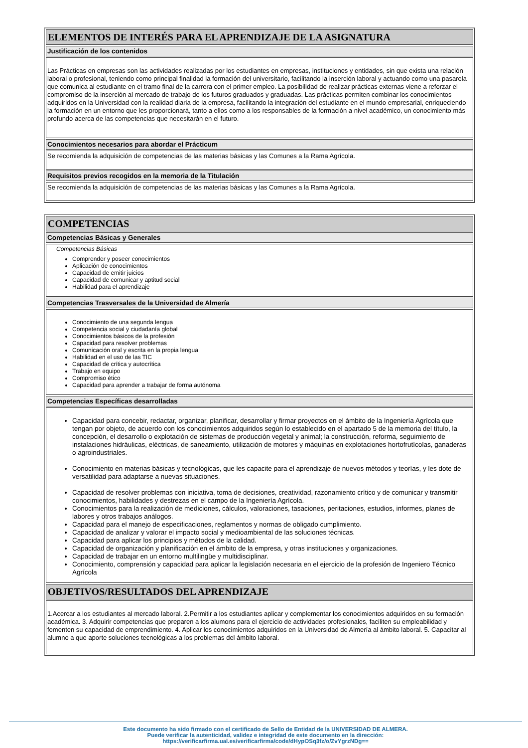| ELEMENTOS DE INTERÉS PARA EL APRENDIZAJE DE LA ASIGNATURA |
| Justificación de los contenidos |
| Las Prácticas en empresas son las actividades realizadas por los estudiantes en empresas, instituciones y entidades, sin que exista una relación laboral o profesional, teniendo como principal finalidad la formación del universitario, facilitando la inserción laboral y actuando como una pasarela que comunica al estudiante en el tramo final de la carrera con el primer empleo. La posibilidad de realizar prácticas externas viene a reforzar el compromiso de la inserción al mercado de trabajo de los futuros graduados y graduadas. Las prácticas permiten combinar los conocimientos adquiridos en la Universidad con la realidad diaria de la empresa, facilitando la integración del estudiante en el mundo empresarial, enriqueciendo la formación en un entorno que les proporcionará, tanto a ellos como a los responsables de la formación a nivel académico, un conocimiento más profundo acerca de las competencias que necesitarán en el futuro. |
| Conocimientos necesarios para abordar el Prácticum |
| Se recomienda la adquisición de competencias de las materias básicas y las Comunes a la Rama Agrícola. |
| Requisitos previos recogidos en la memoria de la Titulación |
| Se recomienda la adquisición de competencias de las materias básicas y las Comunes a la Rama Agrícola. |
| COMPETENCIAS |
| Competencias Básicas y Generales |
| Competencias Básicas Comprender y poseer conocimientos Aplicación de conocimientos Capacidad de emitir juicios Capacidad de comunicar y aptitud social Habilidad para el aprendizaje |
| Competencias Trasversales de la Universidad de Almería |
| Conocimiento de una segunda lengua Competencia social y ciudadanía global Conocimientos básicos de la profesión Capacidad para resolver problemas Comunicación oral y escrita en la propia lengua Habilidad en el uso de las TIC Capacidad de crítica y autocrítica Trabajo en equipo Compromiso ético Capacidad para aprender a trabajar de forma autónoma |
| Competencias Específicas desarrolladas |
| Capacidad para concebir, redactar, organizar, planificar, desarrollar y firmar proyectos en el ámbito de la Ingeniería Agrícola que tengan por objeto, de acuerdo con los conocimientos adquiridos según lo establecido en el apartado 5 de la memoria del título, la concepción, el desarrollo o explotación de sistemas de producción vegetal y animal; la construcción, reforma, seguimiento de instalaciones hidráulicas, eléctricas, de saneamiento, utilización de motores y máquinas en explotaciones hortofrutícolas, ganaderas o agroindustriales. Conocimiento en materias básicas y tecnológicas, que les capacite para el aprendizaje de nuevos métodos y teorías, y les dote de versatilidad para adaptarse a nuevas situaciones. Capacidad de resolver problemas con iniciativa, toma de decisiones, creatividad, razonamiento crítico y de comunicar y transmitir conocimientos, habilidades y destrezas en el campo de la Ingeniería Agrícola. Conocimientos para la realización de mediciones, cálculos, valoraciones, tasaciones, peritaciones, estudios, informes, planes de labores y otros trabajos análogos. Capacidad para el manejo de especificaciones, reglamentos y normas de obligado cumplimiento. Capacidad de analizar y valorar el impacto social y medioambiental de las soluciones técnicas. Capacidad para aplicar los principios y métodos de la calidad. Capacidad de organización y planificación en el ámbito de la empresa, y otras instituciones y organizaciones. Capacidad de trabajar en un entorno multilingüe y multidisciplinar. Conocimiento, comprensión y capacidad para aplicar la legislación necesaria en el ejercicio de la profesión de Ingeniero Técnico Agrícola |
| OBJETIVOS/RESULTADOS DEL APRENDIZAJE |
| 1.Acercar a los estudiantes al mercado laboral. 2.Permitir a los estudiantes aplicar y complementar los conocimientos adquiridos en su formación académica. 3. Adquirir competencias que preparen a los alumons para el ejercicio de actividades profesionales, faciliten su empleabilidad y fomenten su capacidad de emprendimiento. 4. Aplicar los conocimientos adquiridos en la Universidad de Almería al ámbito laboral. 5. Capacitar al alumno a que aporte soluciones tecnológicas a los problemas del ámbito laboral. |
Este documento ha sido firmado con el certificado de Sello de Entidad de la UNIVERSIDAD DE ALMERA.
Puede verificar la autenticidad, validez e integridad de este documento en la dirección:
https://verificarfirma.ual.es/verificarfirma/code/dHypOSq3fz/o/ZvYgrzNDg==